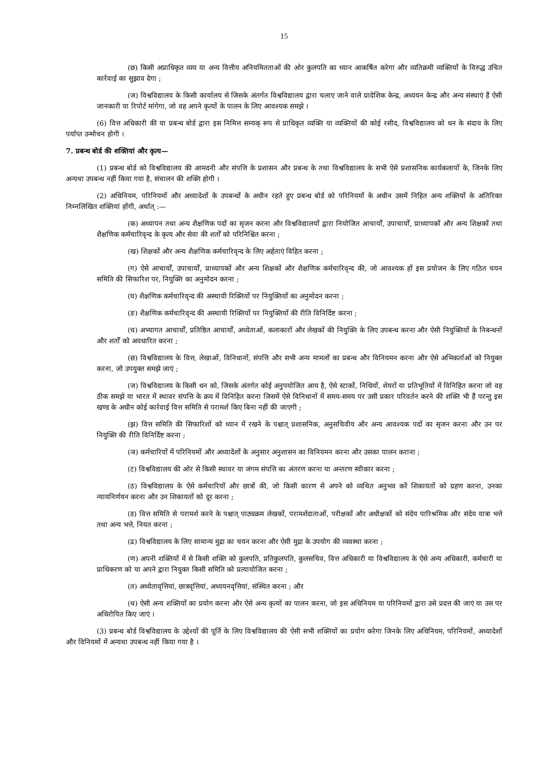15
(छ) किसी अप्राधिकृत व्यय या अन्य वित्तीय अनियमितताओं की ओर कुलपति का ध्यान आकर्षित करेगा और व्यतिक्रमी व्यक्तियों के विरुद्ध उचित कार्रवाई का सुझाव देगा ;
(ज) विश्वविद्यालय के किसी कार्यालय से जिसके अंतर्गत विश्वविद्यालय द्वारा चलाए जाने वाले प्रादेशिक केन्द्र, अध्ययन केन्द्र और अन्य संस्थाएं हैं ऐसी जानकारी या रिपोर्ट मांगेगा, जो वह अपने कृत्यों के पालन के लिए आवश्यक समझे ।
(6) वित्त अधिकारी की या प्रबन्ध बोर्ड द्वारा इस निमित्त सम्यक् रूप से प्राधिकृत व्यक्ति या व्यक्तियों की कोई रसीद, विश्वविद्यालय को धन के संदाय के लिए पर्याप्त उन्मोचन होगी ।
7. प्रबन्ध बोर्ड की शक्तियां और कृत्य—
(1) प्रबन्ध बोर्ड को विश्वविद्यालय की आमदनी और संपत्ति के प्रशासन और प्रबन्ध के तथा विश्वविद्यालय के सभी ऐसे प्रशासनिक कार्यकलापों के, जिनके लिए अन्यथा उपबन्ध नहीं किया गया है, संचालन की शक्ति होगी ।
(2) अधिनियम, परिनियमों और अध्यादेशों के उपबन्धों के अधीन रहते हुए प्रबन्ध बोर्ड को परिनियमों के अधीन उसमें निहित अन्य शक्तियों के अतिरिक्त निम्नलिखित शक्तियां होंगी, अर्थात् :—
(क) अध्यापन तथा अन्य शैक्षणिक पदों का सृजन करना और विश्वविद्यालयों द्वारा नियोजित आचार्यों, उपाचार्यों, प्राध्यापकों और अन्य शिक्षकों तथा शैक्षणिक कर्मचारिवृन्द के कृत्य और सेवा की शर्तों को परिनिश्चित करना ;
(ख) शिक्षकों और अन्य शैक्षणिक कर्मचारिवृन्द के लिए अर्हताएं विहित करना ;
(ग) ऐसे आचार्यों, उपाचार्यों, प्राध्यापकों और अन्य शिक्षकों और शैक्षणिक कर्मचारिवृन्द की, जो आवश्यक हों इस प्रयोजन के लिए गठित चयन समिति की सिफारिश पर, नियुक्ति का अनुमोदन करना ;
(घ) शैक्षणिक कर्मचारिवृन्द की अस्थायी रिक्तियों पर नियुक्तियों का अनुमोदन करना ;
(ङ) शैक्षणिक कर्मचारिवृन्द की अस्थायी रिक्तियों पर नियुक्तियों की रीति विनिर्दिष्ट करना ;
(च) अभ्यागत आचार्यों, प्रतिष्ठित आचार्यों, अध्येताओं, कलाकारों और लेखकों की नियुक्ति के लिए उपबन्ध करना और ऐसी नियुक्तियों के निबन्धनों और शर्तों को अवधारित करना ;
(छ) विश्वविद्यालय के वित्त, लेखाओं, विनिधानों, संपत्ति और सभी अन्य मामलों का प्रबन्ध और विनियमन करना और ऐसे अभिकर्ताओं को नियुक्त करना, जो उपयुक्त समझे जाएं ;
(ज) विश्वविद्यालय के किसी धन को, जिसके अंतर्गत कोई अनुपयोजित आय है, ऐसे स्टाकों, निधियों, शेयरों या प्रतिभूतियों में विनिहित करना जो वह ठीक समझे या भारत में स्थावर संपत्ति के क्रय में विनिहित करना जिसमें ऐसे विनिधानों में समय-समय पर उसी प्रकार परिवर्तन करने की शक्ति भी हैं परन्तु इस खण्ड के अधीन कोई कार्रवाई वित्त समिति से परामर्श किए बिना नहीं की जाएगी ;
(झ) वित्त समिति की सिफारिशों को ध्यान में रखने के पश्चात् प्रशासनिक, अनुसचिवीय और अन्य आवश्यक पदों का सृजन करना और उन पर नियुक्ति की रीति विनिर्दिष्ट करना ;
(ञ) कर्मचारियों में परिनियमों और अध्यादेशों के अनुसार अनुशासन का विनियमन करना और उसका पालन कराना ;
(ट) विश्वविद्यालय की ओर से किसी स्थावर या जंगम संपत्ति का अंतरण करना या अन्तरण स्वीकार करना ;
(ठ) विश्वविद्यालय के ऐसे कर्मचारियों और छात्रों की, जो किसी कारण से अपने को व्यथित अनुभव करें शिकायतों को ग्रहण करना, उनका न्यायनिर्णयन करना और उन शिकायतों को दूर करना ;
(ड) वित्त समिति से परामर्श करने के पश्चात् पाठ्यक्रम लेखकों, परामर्शदाताओं, परीक्षकों और अधीक्षकों को संदेय पारिश्रमिक और संदेय यात्रा भत्ते तथा अन्य भत्ते, नियत करना ;
(ढ) विश्वविद्यालय के लिए सामान्य मुद्रा का चयन करना और ऐसी मुद्रा के उपयोग की व्यवस्था करना ;
(ण) अपनी शक्तियों में से किसी शक्ति को कुलपति, प्रतिकुलपति, कुलसचिव, वित्त अधिकारी या विश्वविद्यालय के ऐसे अन्य अधिकारी, कर्मचारी या प्राधिकरण को या अपने द्वारा नियुक्त किसी समिति को प्रत्यायोजित करना ;
(त) अध्येतावृत्तियां, छात्रवृत्तियां, अध्ययनवृत्तियां, संस्थित करना ; और
(थ) ऐसी अन्य शक्तियों का प्रयोग करना और ऐसे अन्य कृत्यों का पालन करना, जो इस अधिनियम या परिनियमों द्वारा उसे प्रदत्त की जाएं या उस पर अधिरोपित किए जाएं ।
(3) प्रबन्ध बोर्ड विश्वविद्यालय के उद्देश्यों की पूर्ति के लिए विश्वविद्यालय की ऐसी सभी शक्तियों का प्रयोग करेगा जिनके लिए अधिनियम, परिनियमों, अध्यादेशों और विनियमों में अन्यथा उपबन्ध नहीं किया गया है ।